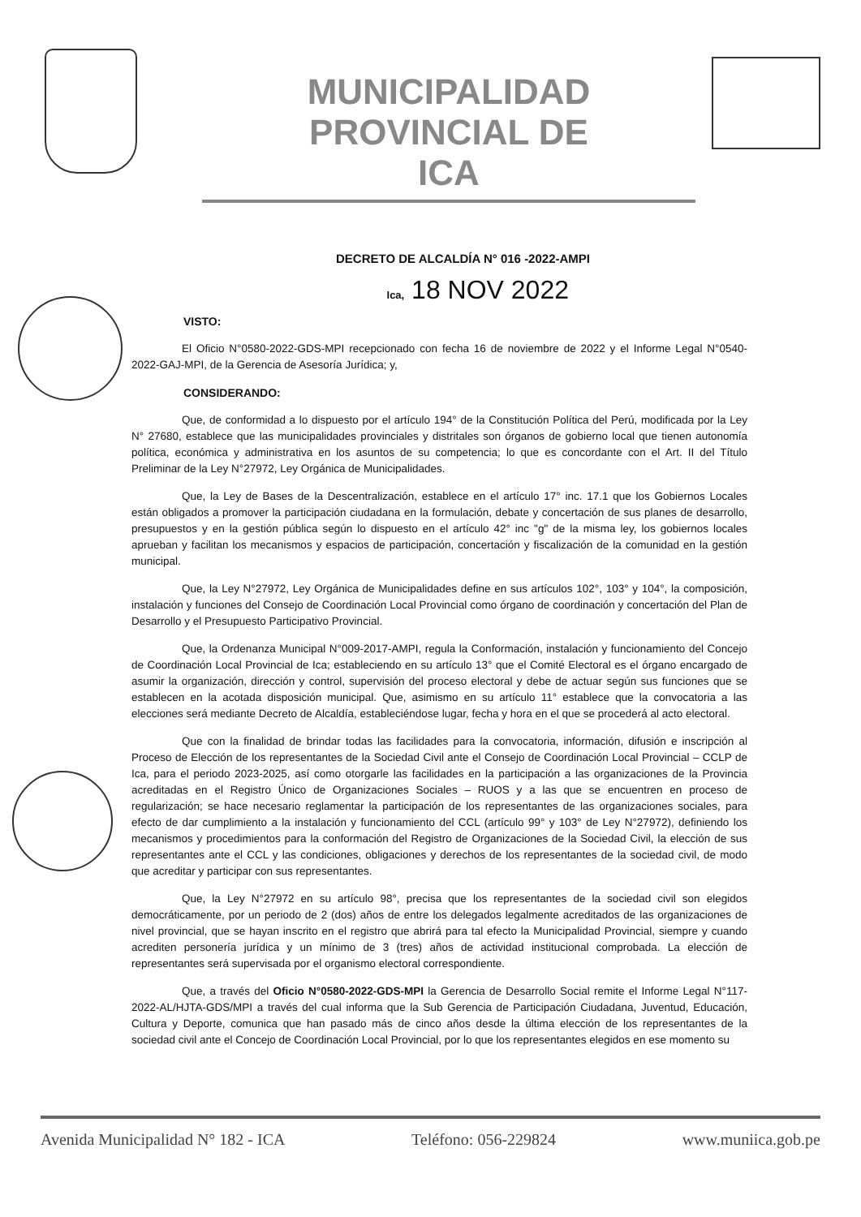MUNICIPALIDAD PROVINCIAL DE
ICA
DECRETO DE ALCALDÍA N° 016 -2022-AMPI
Ica, 18 NOV 2022
VISTO:
El Oficio N°0580-2022-GDS-MPI recepcionado con fecha 16 de noviembre de 2022 y el Informe Legal N°0540-2022-GAJ-MPI, de la Gerencia de Asesoría Jurídica; y,
CONSIDERANDO:
Que, de conformidad a lo dispuesto por el artículo 194° de la Constitución Política del Perú, modificada por la Ley N° 27680, establece que las municipalidades provinciales y distritales son órganos de gobierno local que tienen autonomía política, económica y administrativa en los asuntos de su competencia; lo que es concordante con el Art. II del Título Preliminar de la Ley N°27972, Ley Orgánica de Municipalidades.
Que, la Ley de Bases de la Descentralización, establece en el artículo 17° inc. 17.1 que los Gobiernos Locales están obligados a promover la participación ciudadana en la formulación, debate y concertación de sus planes de desarrollo, presupuestos y en la gestión pública según lo dispuesto en el artículo 42° inc "g" de la misma ley, los gobiernos locales aprueban y facilitan los mecanismos y espacios de participación, concertación y fiscalización de la comunidad en la gestión municipal.
Que, la Ley N°27972, Ley Orgánica de Municipalidades define en sus artículos 102°, 103° y 104°, la composición, instalación y funciones del Consejo de Coordinación Local Provincial como órgano de coordinación y concertación del Plan de Desarrollo y el Presupuesto Participativo Provincial.
Que, la Ordenanza Municipal N°009-2017-AMPI, regula la Conformación, instalación y funcionamiento del Concejo de Coordinación Local Provincial de Ica; estableciendo en su artículo 13° que el Comité Electoral es el órgano encargado de asumir la organización, dirección y control, supervisión del proceso electoral y debe de actuar según sus funciones que se establecen en la acotada disposición municipal. Que, asimismo en su artículo 11° establece que la convocatoria a las elecciones será mediante Decreto de Alcaldía, estableciéndose lugar, fecha y hora en el que se procederá al acto electoral.
Que con la finalidad de brindar todas las facilidades para la convocatoria, información, difusión e inscripción al Proceso de Elección de los representantes de la Sociedad Civil ante el Consejo de Coordinación Local Provincial – CCLP de Ica, para el periodo 2023-2025, así como otorgarle las facilidades en la participación a las organizaciones de la Provincia acreditadas en el Registro Único de Organizaciones Sociales – RUOS y a las que se encuentren en proceso de regularización; se hace necesario reglamentar la participación de los representantes de las organizaciones sociales, para efecto de dar cumplimiento a la instalación y funcionamiento del CCL (artículo 99° y 103° de Ley N°27972), definiendo los mecanismos y procedimientos para la conformación del Registro de Organizaciones de la Sociedad Civil, la elección de sus representantes ante el CCL y las condiciones, obligaciones y derechos de los representantes de la sociedad civil, de modo que acreditar y participar con sus representantes.
Que, la Ley N°27972 en su artículo 98°, precisa que los representantes de la sociedad civil son elegidos democráticamente, por un periodo de 2 (dos) años de entre los delegados legalmente acreditados de las organizaciones de nivel provincial, que se hayan inscrito en el registro que abrirá para tal efecto la Municipalidad Provincial, siempre y cuando acrediten personería jurídica y un mínimo de 3 (tres) años de actividad institucional comprobada. La elección de representantes será supervisada por el organismo electoral correspondiente.
Que, a través del Oficio N°0580-2022-GDS-MPI la Gerencia de Desarrollo Social remite el Informe Legal N°117-2022-AL/HJTA-GDS/MPI a través del cual informa que la Sub Gerencia de Participación Ciudadana, Juventud, Educación, Cultura y Deporte, comunica que han pasado más de cinco años desde la última elección de los representantes de la sociedad civil ante el Concejo de Coordinación Local Provincial, por lo que los representantes elegidos en ese momento su
Avenida Municipalidad N° 182 - ICA Teléfono: 056-229824 www.muniica.gob.pe